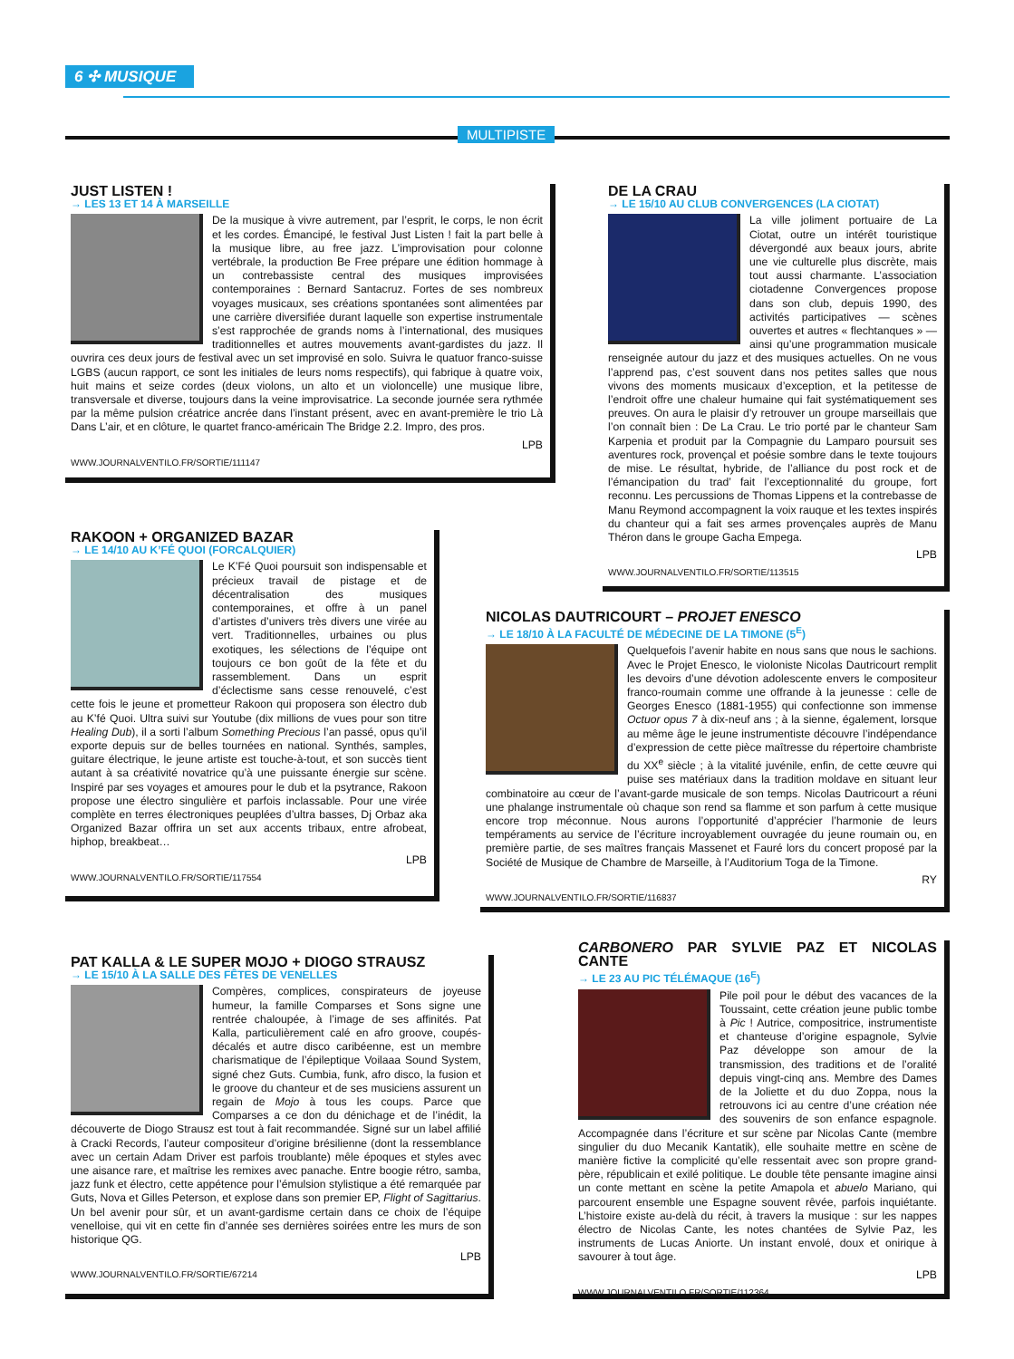6 ✣ MUSIQUE
MULTIPISTE
JUST LISTEN !
→ LES 13 ET 14 À MARSEILLE
De la musique à vivre autrement, par l’esprit, le corps, le non écrit et les cordes. Émancipé, le festival Just Listen ! fait la part belle à la musique libre, au free jazz. L’improvisation pour colonne vertébrale, la production Be Free prépare une édition hommage à un contrebassiste central des musiques improvisées contemporaines : Bernard Santacruz. Fortes de ses nombreux voyages musicaux, ses créations spontanées sont alimentées par une carrière diversifiée durant laquelle son expertise instrumentale s’est rapprochée de grands noms à l’international, des musiques traditionnelles et autres mouvements avant-gardistes du jazz. Il ouvrira ces deux jours de festival avec un set improvisé en solo. Suivra le quatuor franco-suisse LGBS (aucun rapport, ce sont les initiales de leurs noms respectifs), qui fabrique à quatre voix, huit mains et seize cordes (deux violons, un alto et un violoncelle) une musique libre, transversale et diverse, toujours dans la veine improvisatrice. La seconde journée sera rythmée par la même pulsion créatrice ancrée dans l’instant présent, avec en avant-première le trio Là Dans L’air, et en clôture, le quartet franco-américain The Bridge 2.2. Impro, des pros.
LPB
WWW.JOURNALVENTILO.FR/SORTIE/111147
DE LA CRAU
→ LE 15/10 AU CLUB CONVERGENCES (LA CIOTAT)
La ville joliment portuaire de La Ciotat, outre un intérêt touristique dévergondé aux beaux jours, abrite une vie culturelle plus discrète, mais tout aussi charmante. L’association ciotadenne Convergences propose dans son club, depuis 1990, des activités participatives — scènes ouvertes et autres « flechtanques » — ainsi qu’une programmation musicale renseignée autour du jazz et des musiques actuelles. On ne vous l’apprend pas, c’est souvent dans nos petites salles que nous vivons des moments musicaux d’exception, et la petitesse de l’endroit offre une chaleur humaine qui fait systématiquement ses preuves. On aura le plaisir d’y retrouver un groupe marseillais que l’on connaît bien : De La Crau. Le trio porté par le chanteur Sam Karpenia et produit par la Compagnie du Lamparo poursuit ses aventures rock, provençal et poésie sombre dans le texte toujours de mise. Le résultat, hybride, de l’alliance du post rock et de l’émancipation du trad’ fait l’exceptionnalité du groupe, fort reconnu. Les percussions de Thomas Lippens et la contrebasse de Manu Reymond accompagnent la voix rauque et les textes inspirés du chanteur qui a fait ses armes provençales auprès de Manu Théron dans le groupe Gacha Empega.
LPB
WWW.JOURNALVENTILO.FR/SORTIE/113515
RAKOON + ORGANIZED BAZAR
→ LE 14/10 AU K’FÉ QUOI (FORCALQUIER)
Le K’Fé Quoi poursuit son indispensable et précieux travail de pistage et de décentralisation des musiques contemporaines, et offre à un panel d’artistes d’univers très divers une virée au vert. Traditionnelles, urbaines ou plus exotiques, les sélections de l’équipe ont toujours ce bon goût de la fête et du rassemblement. Dans un esprit d’éclectisme sans cesse renouvelé, c’est cette fois le jeune et prometteur Rakoon qui proposera son électro dub au K’fé Quoi. Ultra suivi sur Youtube (dix millions de vues pour son titre Healing Dub), il a sorti l’album Something Precious l’an passé, opus qu’il exporte depuis sur de belles tournées en national. Synthés, samples, guitare électrique, le jeune artiste est touche-à-tout, et son succès tient autant à sa créativité novatrice qu’à une puissante énergie sur scène. Inspiré par ses voyages et amoures pour le dub et la psytrance, Rakoon propose une électro singulière et parfois inclassable. Pour une virée complète en terres électroniques peuplées d’ultra basses, Dj Orbaz aka Organized Bazar offrira un set aux accents tribaux, entre afrobeat, hiphop, breakbeat…
LPB
WWW.JOURNALVENTILO.FR/SORTIE/117554
NICOLAS DAUTRICOURT – PROJET ENESCO
→ LE 18/10 À LA FACULTÉ DE MÉDECINE DE LA TIMONE (5<sup>E</sup>)
Quelquefois l’avenir habite en nous sans que nous le sachions. Avec le Projet Enesco, le violoniste Nicolas Dautricourt remplit les devoirs d’une dévotion adolescente envers le compositeur franco-roumain comme une offrande à la jeunesse : celle de Georges Enesco (1881-1955) qui confectionne son immense Octuor opus 7 à dix-neuf ans ; à la sienne, également, lorsque au même âge le jeune instrumentiste découvre l’indépendance d’expression de cette pièce maîtresse du répertoire chambriste du XX<sup>e</sup> siècle ; à la vitalité juvénile, enfin, de cette œuvre qui puise ses matériaux dans la tradition moldave en situant leur combinatoire au cœur de l’avant-garde musicale de son temps. Nicolas Dautricourt a réuni une phalange instrumentale où chaque son rend sa flamme et son parfum à cette musique encore trop méconnue. Nous aurons l’opportunité d’apprécier l’harmonie de leurs tempéraments au service de l’écriture incroyablement ouvragée du jeune roumain ou, en première partie, de ses maîtres français Massenet et Fauré lors du concert proposé par la Société de Musique de Chambre de Marseille, à l’Auditorium Toga de la Timone.
RY
WWW.JOURNALVENTILO.FR/SORTIE/116837
PAT KALLA & LE SUPER MOJO + DIOGO STRAUSZ
→ LE 15/10 À LA SALLE DES FÊTES DE VENELLES
Compères, complices, conspirateurs de joyeuse humeur, la famille Comparses et Sons signe une rentrée chaloupée, à l’image de ses affinités. Pat Kalla, particulièrement calé en afro groove, coupés-décalés et autre disco caribéenne, est un membre charismatique de l’épileptique Voilaaa Sound System, signé chez Guts. Cumbia, funk, afro disco, la fusion et le groove du chanteur et de ses musiciens assurent un regain de Mojo à tous les coups. Parce que Comparses a ce don du dénichage et de l’inédit, la découverte de Diogo Strausz est tout à fait recommandée. Signé sur un label affilié à Cracki Records, l’auteur compositeur d’origine brésilienne (dont la ressemblance avec un certain Adam Driver est parfois troublante) mêle époques et styles avec une aisance rare, et maîtrise les remixes avec panache. Entre boogie rétro, samba, jazz funk et électro, cette appétence pour l’émulsion stylistique a été remarquée par Guts, Nova et Gilles Peterson, et explose dans son premier EP, Flight of Sagittarius. Un bel avenir pour sûr, et un avant-gardisme certain dans ce choix de l’équipe venelloise, qui vit en cette fin d’année ses dernières soirées entre les murs de son historique QG.
LPB
WWW.JOURNALVENTILO.FR/SORTIE/67214
CARBONERO PAR SYLVIE PAZ ET NICOLAS CANTE
→ LE 23 AU PIC TÉLÉMAQUE (16<sup>E</sup>)
Pile poil pour le début des vacances de la Toussaint, cette création jeune public tombe à Pic ! Autrice, compositrice, instrumentiste et chanteuse d’origine espagnole, Sylvie Paz développe son amour de la transmission, des traditions et de l’oralité depuis vingt-cinq ans. Membre des Dames de la Joliette et du duo Zoppa, nous la retrouvons ici au centre d’une création née des souvenirs de son enfance espagnole. Accompagnée dans l’écriture et sur scène par Nicolas Cante (membre singulier du duo Mecanik Kantatik), elle souhaite mettre en scène de manière fictive la complicité qu’elle ressentait avec son propre grand-père, républicain et exilé politique. Le double tête pensante imagine ainsi un conte mettant en scène la petite Amapola et abuelo Mariano, qui parcourent ensemble une Espagne souvent rêvée, parfois inquiétante. L’histoire existe au-delà du récit, à travers la musique : sur les nappes électro de Nicolas Cante, les notes chantées de Sylvie Paz, les instruments de Lucas Aniorte. Un instant envolé, doux et onirique à savourer à tout âge.
LPB
WWW.JOURNALVENTILO.FR/SORTIE/112364